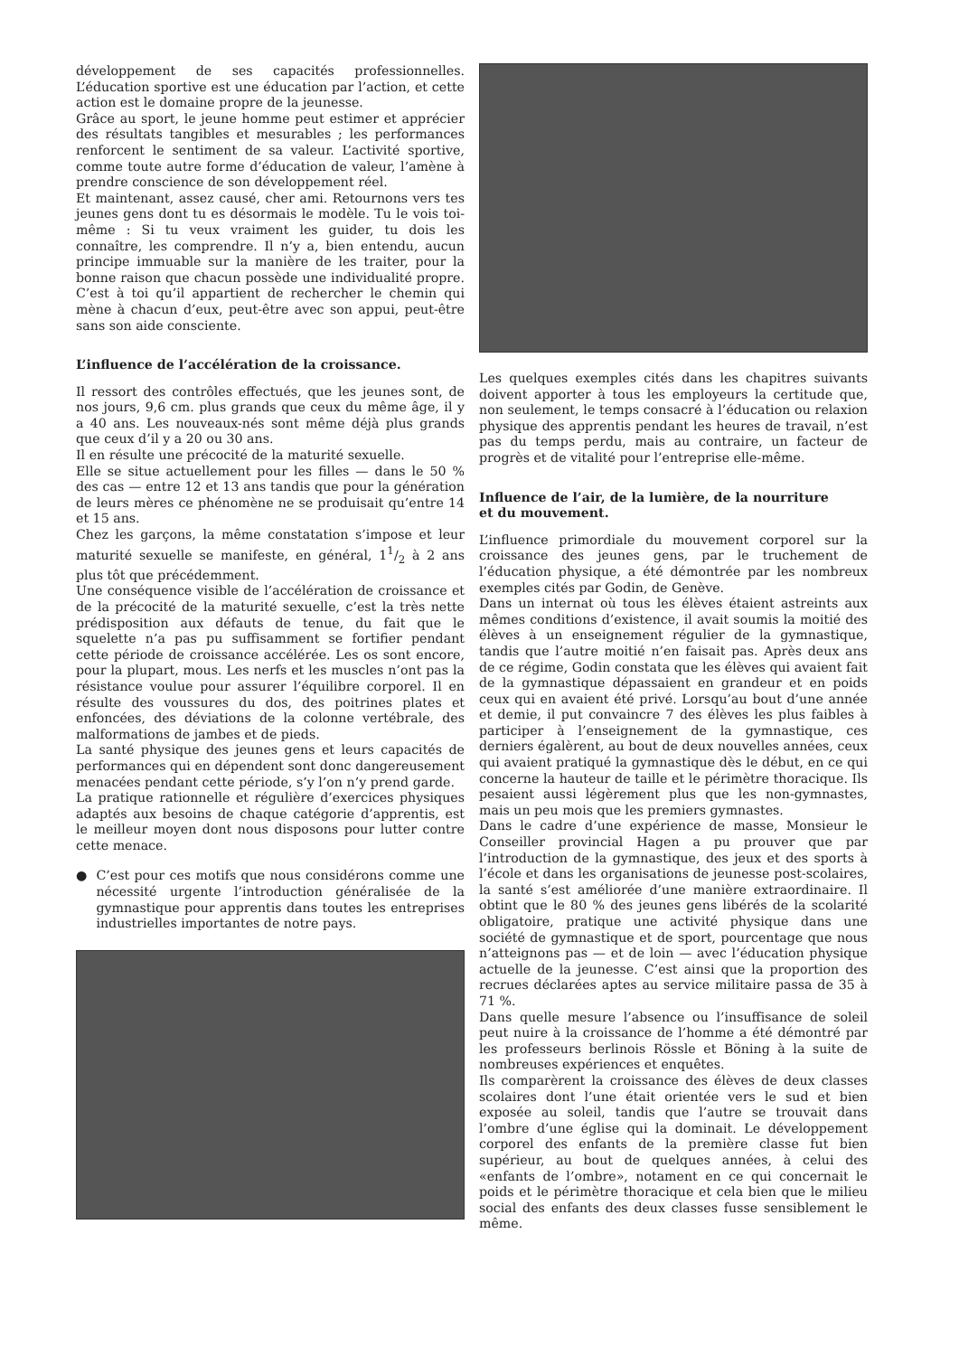développement de ses capacités professionnelles. L’éducation sportive est une éducation par l’action, et cette action est le domaine propre de la jeunesse.
Grâce au sport, le jeune homme peut estimer et apprécier des résultats tangibles et mesurables ; les performances renforcent le sentiment de sa valeur. L’activité sportive, comme toute autre forme d’éducation de valeur, l’amène à prendre conscience de son développement réel.
Et maintenant, assez causé, cher ami. Retournons vers tes jeunes gens dont tu es désormais le modèle. Tu le vois toi-même : Si tu veux vraiment les guider, tu dois les connaître, les comprendre. Il n’y a, bien entendu, aucun principe immuable sur la manière de les traiter, pour la bonne raison que chacun possède une individualité propre. C’est à toi qu’il appartient de rechercher le chemin qui mène à chacun d’eux, peut-être avec son appui, peut-être sans son aide consciente.
L’influence de l’accélération de la croissance.
Il ressort des contrôles effectués, que les jeunes sont, de nos jours, 9,6 cm. plus grands que ceux du même âge, il y a 40 ans. Les nouveaux-nés sont même déjà plus grands que ceux d’il y a 20 ou 30 ans.
Il en résulte une précocité de la maturité sexuelle.
Elle se situe actuellement pour les filles — dans le 50 % des cas — entre 12 et 13 ans tandis que pour la génération de leurs mères ce phénomène ne se produisait qu’entre 14 et 15 ans.
Chez les garçons, la même constatation s’impose et leur maturité sexuelle se manifeste, en général, 11/2 à 2 ans plus tôt que précédemment.
Une conséquence visible de l’accélération de croissance et de la précocité de la maturité sexuelle, c’est la très nette prédisposition aux défauts de tenue, du fait que le squelette n’a pas pu suffisamment se fortifier pendant cette période de croissance accélérée. Les os sont encore, pour la plupart, mous. Les nerfs et les muscles n’ont pas la résistance voulue pour assurer l’équilibre corporel. Il en résulte des voussures du dos, des poitrines plates et enfoncées, des déviations de la colonne vertébrale, des malformations de jambes et de pieds.
La santé physique des jeunes gens et leurs capacités de performances qui en dépendent sont donc dangereusement menacées pendant cette période, s’y l’on n’y prend garde.
La pratique rationnelle et régulière d’exercices physiques adaptés aux besoins de chaque catégorie d’apprentis, est le meilleur moyen dont nous disposons pour lutter contre cette menace.
● C’est pour ces motifs que nous considérons comme une nécessité urgente l’introduction généralisée de la gymnastique pour apprentis dans toutes les entreprises industrielles importantes de notre pays.
Les quelques exemples cités dans les chapitres suivants doivent apporter à tous les employeurs la certitude que, non seulement, le temps consacré à l’éducation ou relaxion physique des apprentis pendant les heures de travail, n’est pas du temps perdu, mais au contraire, un facteur de progrès et de vitalité pour l’entreprise elle-même.
Influence de l’air, de la lumière, de la nourriture
et du mouvement.
L’influence primordiale du mouvement corporel sur la croissance des jeunes gens, par le truchement de l’éducation physique, a été démontrée par les nombreux exemples cités par Godin, de Genève.
Dans un internat où tous les élèves étaient astreints aux mêmes conditions d’existence, il avait soumis la moitié des élèves à un enseignement régulier de la gymnastique, tandis que l’autre moitié n’en faisait pas. Après deux ans de ce régime, Godin constata que les élèves qui avaient fait de la gymnastique dépassaient en grandeur et en poids ceux qui en avaient été privé. Lorsqu’au bout d’une année et demie, il put convaincre 7 des élèves les plus faibles à participer à l’enseignement de la gymnastique, ces derniers égalèrent, au bout de deux nouvelles années, ceux qui avaient pratiqué la gymnastique dès le début, en ce qui concerne la hauteur de taille et le périmètre thoracique. Ils pesaient aussi légèrement plus que les non-gymnastes, mais un peu mois que les premiers gymnastes.
Dans le cadre d’une expérience de masse, Monsieur le Conseiller provincial Hagen a pu prouver que par l’introduction de la gymnastique, des jeux et des sports à l’école et dans les organisations de jeunesse post-scolaires, la santé s’est améliorée d’une manière extraordinaire. Il obtint que le 80 % des jeunes gens libérés de la scolarité obligatoire, pratique une activité physique dans une société de gymnastique et de sport, pourcentage que nous n’atteignons pas — et de loin — avec l’éducation physique actuelle de la jeunesse. C’est ainsi que la proportion des recrues déclarées aptes au service militaire passa de 35 à 71 %.
Dans quelle mesure l’absence ou l’insuffisance de soleil peut nuire à la croissance de l’homme a été démontré par les professeurs berlinois Rössle et Böning à la suite de nombreuses expériences et enquêtes.
Ils comparèrent la croissance des élèves de deux classes scolaires dont l’une était orientée vers le sud et bien exposée au soleil, tandis que l’autre se trouvait dans l’ombre d’une église qui la dominait. Le développement corporel des enfants de la première classe fut bien supérieur, au bout de quelques années, à celui des «enfants de l’ombre», notament en ce qui concernait le poids et le périmètre thoracique et cela bien que le milieu social des enfants des deux classes fusse sensiblement le même.